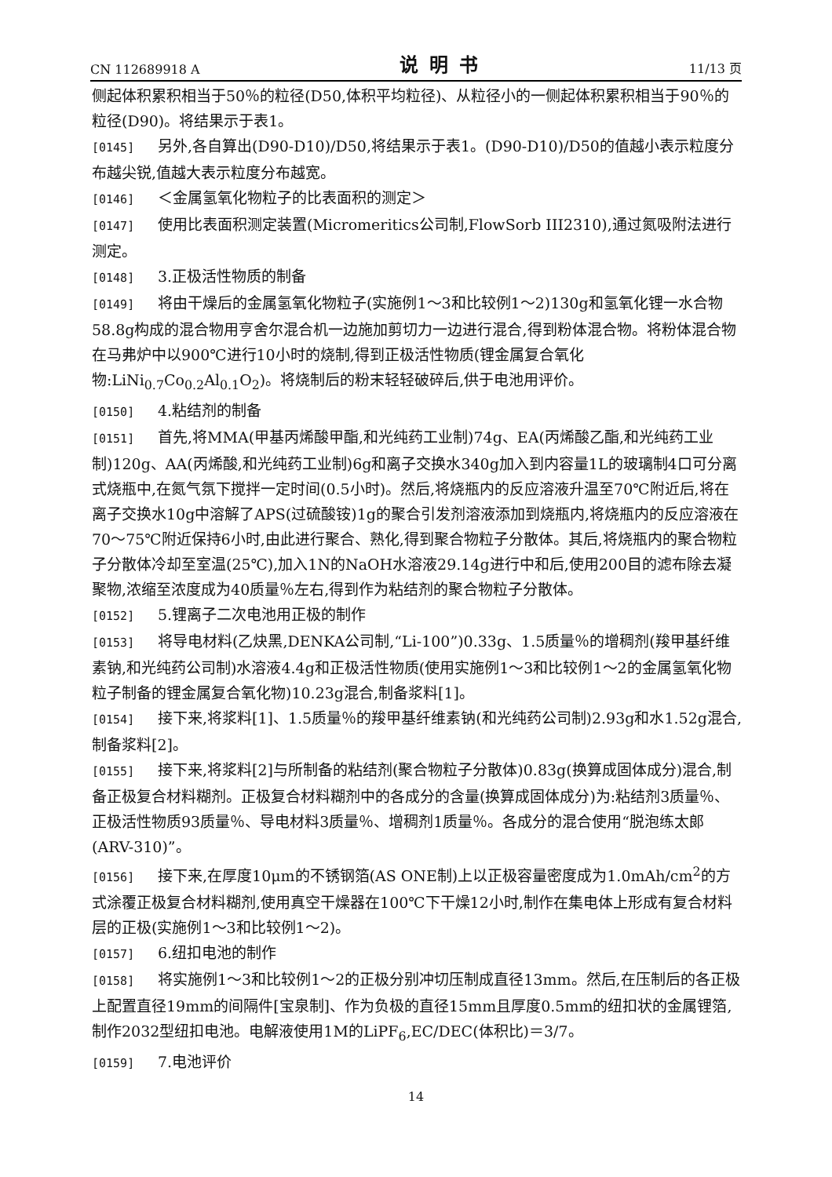CN 112689918 A 说明书 11/13 页
侧起体积累积相当于50％的粒径(D50,体积平均粒径)、从粒径小的一侧起体积累积相当于90％的粒径(D90)。将结果示于表1。
[0145] 另外,各自算出(D90-D10)/D50,将结果示于表1。(D90-D10)/D50的值越小表示粒度分布越尖锐,值越大表示粒度分布越宽。
[0146] ＜金属氢氧化物粒子的比表面积的测定＞
[0147] 使用比表面积测定装置(Micromeritics公司制,FlowSorb III2310),通过氮吸附法进行测定。
[0148] 3.正极活性物质的制备
[0149] 将由干燥后的金属氢氧化物粒子(实施例1～3和比较例1～2)130g和氢氧化锂一水合物58.8g构成的混合物用亨舍尔混合机一边施加剪切力一边进行混合,得到粉体混合物。将粉体混合物在马弗炉中以900℃进行10小时的烧制,得到正极活性物质(锂金属复合氧化物:LiNi<sub>0.7</sub>Co<sub>0.2</sub>Al<sub>0.1</sub>O<sub>2</sub>)。将烧制后的粉末轻轻破碎后,供于电池用评价。
[0150] 4.粘结剂的制备
[0151] 首先,将MMA(甲基丙烯酸甲酯,和光纯药工业制)74g、EA(丙烯酸乙酯,和光纯药工业制)120g、AA(丙烯酸,和光纯药工业制)6g和离子交换水340g加入到内容量1L的玻璃制4口可分离式烧瓶中,在氮气氛下搅拌一定时间(0.5小时)。然后,将烧瓶内的反应溶液升温至70℃附近后,将在离子交换水10g中溶解了APS(过硫酸铵)1g的聚合引发剂溶液添加到烧瓶内,将烧瓶内的反应溶液在70～75℃附近保持6小时,由此进行聚合、熟化,得到聚合物粒子分散体。其后,将烧瓶内的聚合物粒子分散体冷却至室温(25℃),加入1N的NaOH水溶液29.14g进行中和后,使用200目的滤布除去凝聚物,浓缩至浓度成为40质量％左右,得到作为粘结剂的聚合物粒子分散体。
[0152] 5.锂离子二次电池用正极的制作
[0153] 将导电材料(乙炔黑,DENKA公司制,“Li-100”)0.33g、1.5质量％的增稠剂(羧甲基纤维素钠,和光纯药公司制)水溶液4.4g和正极活性物质(使用实施例1～3和比较例1～2的金属氢氧化物粒子制备的锂金属复合氧化物)10.23g混合,制备浆料[1]。
[0154] 接下来,将浆料[1]、1.5质量％的羧甲基纤维素钠(和光纯药公司制)2.93g和水1.52g混合,制备浆料[2]。
[0155] 接下来,将浆料[2]与所制备的粘结剂(聚合物粒子分散体)0.83g(换算成固体成分)混合,制备正极复合材料糊剂。正极复合材料糊剂中的各成分的含量(换算成固体成分)为:粘结剂3质量％、正极活性物质93质量％、导电材料3质量％、增稠剂1质量％。各成分的混合使用“脱泡练太郎(ARV-310)”。
[0156] 接下来,在厚度10μm的不锈钢箔(AS ONE制)上以正极容量密度成为1.0mAh/cm<sup>2</sup>的方式涂覆正极复合材料糊剂,使用真空干燥器在100℃下干燥12小时,制作在集电体上形成有复合材料层的正极(实施例1～3和比较例1～2)。
[0157] 6.纽扣电池的制作
[0158] 将实施例1～3和比较例1～2的正极分别冲切压制成直径13mm。然后,在压制后的各正极上配置直径19mm的间隔件[宝泉制]、作为负极的直径15mm且厚度0.5mm的纽扣状的金属锂箔,制作2032型纽扣电池。电解液使用1M的LiPF<sub>6</sub>,EC/DEC(体积比)＝3/7。
[0159] 7.电池评价
14